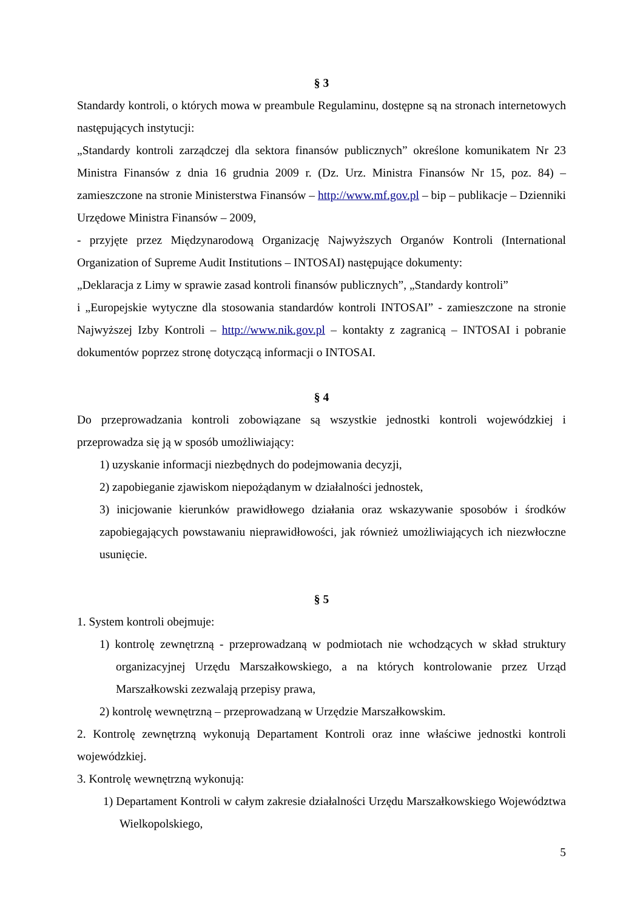§ 3
Standardy kontroli, o których mowa w preambule Regulaminu, dostępne są na stronach internetowych następujących instytucji:
„Standardy kontroli zarządczej dla sektora finansów publicznych” określone komunikatem Nr 23 Ministra Finansów z dnia 16 grudnia 2009 r. (Dz. Urz. Ministra Finansów Nr 15, poz. 84) – zamieszczone na stronie Ministerstwa Finansów – http://www.mf.gov.pl – bip – publikacje – Dzienniki Urzędowe Ministra Finansów – 2009,
- przyjęte przez Międzynarodową Organizację Najwyższych Organów Kontroli (International Organization of Supreme Audit Institutions – INTOSAI) następujące dokumenty:
„Deklaracja z Limy w sprawie zasad kontroli finansów publicznych”, „Standardy kontroli”
i „Europejskie wytyczne dla stosowania standardów kontroli INTOSAI” - zamieszczone na stronie Najwyższej Izby Kontroli – http://www.nik.gov.pl – kontakty z zagranicą – INTOSAI i pobranie dokumentów poprzez stronę dotyczącą informacji o INTOSAI.
§ 4
Do przeprowadzania kontroli zobowiązane są wszystkie jednostki kontroli wojewódzkiej i przeprowadza się ją w sposób umożliwiający:
1) uzyskanie informacji niezbędnych do podejmowania decyzji,
2) zapobieganie zjawiskom niepożądanym w działalności jednostek,
3) inicjowanie kierunków prawidłowego działania oraz wskazywanie sposobów i środków zapobiegających powstawaniu nieprawidłowości, jak również umożliwiających ich niezwłoczne usunięcie.
§ 5
1. System kontroli obejmuje:
1) kontrolę zewnętrzną - przeprowadzaną w podmiotach nie wchodzących w skład struktury organizacyjnej Urzędu Marszałkowskiego, a na których kontrolowanie przez Urząd Marszałkowski zezwalają przepisy prawa,
2) kontrolę wewnętrzną – przeprowadzaną w Urzędzie Marszałkowskim.
2. Kontrolę zewnętrzną wykonują Departament Kontroli oraz inne właściwe jednostki kontroli wojewódzkiej.
3. Kontrolę wewnętrzną wykonują:
1) Departament Kontroli w całym zakresie działalności Urzędu Marszałkowskiego Województwa Wielkopolskiego,
5